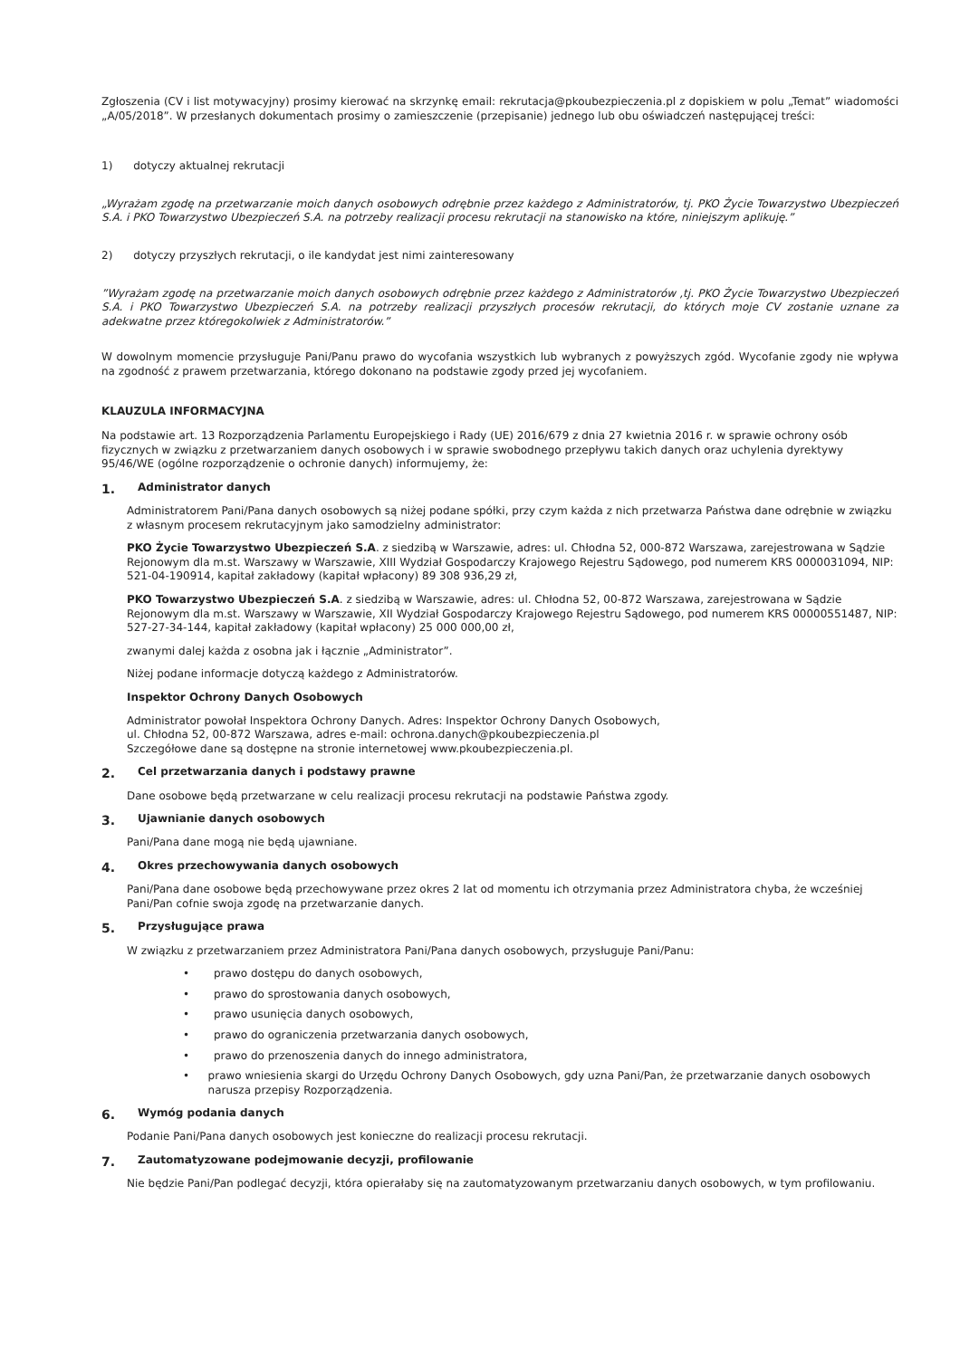Zgłoszenia (CV i list motywacyjny) prosimy kierować na skrzynkę email: rekrutacja@pkoubezpieczenia.pl z dopiskiem w polu „Temat” wiadomości „A/05/2018”. W przesłanych dokumentach prosimy o zamieszczenie (przepisanie) jednego lub obu oświadczeń następującej treści:
1) dotyczy aktualnej rekrutacji
„Wyrażam zgodę na przetwarzanie moich danych osobowych odrębnie przez każdego z Administratorów, tj. PKO Życie Towarzystwo Ubezpieczeń S.A. i PKO Towarzystwo Ubezpieczeń S.A. na potrzeby realizacji procesu rekrutacji na stanowisko na które, niniejszym aplikuję.”
2) dotyczy przyszłych rekrutacji, o ile kandydat jest nimi zainteresowany
”Wyrażam zgodę na przetwarzanie moich danych osobowych odrębnie przez każdego z Administratorów ,tj. PKO Życie Towarzystwo Ubezpieczeń S.A. i PKO Towarzystwo Ubezpieczeń S.A. na potrzeby realizacji przyszłych procesów rekrutacji, do których moje CV zostanie uznane za adekwatne przez któregokolwiek z Administratorów.”
W dowolnym momencie przysługuje Pani/Panu prawo do wycofania wszystkich lub wybranych z powyższych zgód. Wycofanie zgody nie wpływa na zgodność z prawem przetwarzania, którego dokonano na podstawie zgody przed jej wycofaniem.
KLAUZULA INFORMACYJNA
Na podstawie art. 13 Rozporządzenia Parlamentu Europejskiego i Rady (UE) 2016/679 z dnia 27 kwietnia 2016 r. w sprawie ochrony osób fizycznych w związku z przetwarzaniem danych osobowych i w sprawie swobodnego przepływu takich danych oraz uchylenia dyrektywy 95/46/WE (ogólne rozporządzenie o ochronie danych) informujemy, że:
1. Administrator danych
Administratorem Pani/Pana danych osobowych są niżej podane spółki, przy czym każda z nich przetwarza Państwa dane odrębnie w związku z własnym procesem rekrutacyjnym jako samodzielny administrator:
PKO Życie Towarzystwo Ubezpieczeń S.A. z siedzibą w Warszawie, adres: ul. Chłodna 52, 000-872 Warszawa, zarejestrowana w Sądzie Rejonowym dla m.st. Warszawy w Warszawie, XIII Wydział Gospodarczy Krajowego Rejestru Sądowego, pod numerem KRS 0000031094, NIP: 521-04-190914, kapitał zakładowy (kapitał wpłacony) 89 308 936,29 zł,
PKO Towarzystwo Ubezpieczeń S.A. z siedzibą w Warszawie, adres: ul. Chłodna 52, 00-872 Warszawa, zarejestrowana w Sądzie Rejonowym dla m.st. Warszawy w Warszawie, XII Wydział Gospodarczy Krajowego Rejestru Sądowego, pod numerem KRS 00000551487, NIP: 527-27-34-144, kapitał zakładowy (kapitał wpłacony) 25 000 000,00 zł,
zwanymi dalej każda z osobna jak i łącznie „Administrator”.
Niżej podane informacje dotyczą każdego z Administratorów.
Inspektor Ochrony Danych Osobowych
Administrator powołał Inspektora Ochrony Danych. Adres: Inspektor Ochrony Danych Osobowych,
ul. Chłodna 52, 00-872 Warszawa, adres e-mail: ochrona.danych@pkoubezpieczenia.pl
Szczegółowe dane są dostępne na stronie internetowej www.pkoubezpieczenia.pl.
2. Cel przetwarzania danych i podstawy prawne
Dane osobowe będą przetwarzane w celu realizacji procesu rekrutacji na podstawie Państwa zgody.
3. Ujawnianie danych osobowych
Pani/Pana dane mogą nie będą ujawniane.
4. Okres przechowywania danych osobowych
Pani/Pana dane osobowe będą przechowywane przez okres 2 lat od momentu ich otrzymania przez Administratora chyba, że wcześniej Pani/Pan cofnie swoja zgodę na przetwarzanie danych.
5. Przysługujące prawa
W związku z przetwarzaniem przez Administratora Pani/Pana danych osobowych, przysługuje Pani/Panu:
• prawo dostępu do danych osobowych,
• prawo do sprostowania danych osobowych,
• prawo usunięcia danych osobowych,
• prawo do ograniczenia przetwarzania danych osobowych,
• prawo do przenoszenia danych do innego administratora,
• prawo wniesienia skargi do Urzędu Ochrony Danych Osobowych, gdy uzna Pani/Pan, że przetwarzanie danych osobowych narusza przepisy Rozporządzenia.
6. Wymóg podania danych
Podanie Pani/Pana danych osobowych jest konieczne do realizacji procesu rekrutacji.
7. Zautomatyzowane podejmowanie decyzji, profilowanie
Nie będzie Pani/Pan podlegać decyzji, która opierałaby się na zautomatyzowanym przetwarzaniu danych osobowych, w tym profilowaniu.